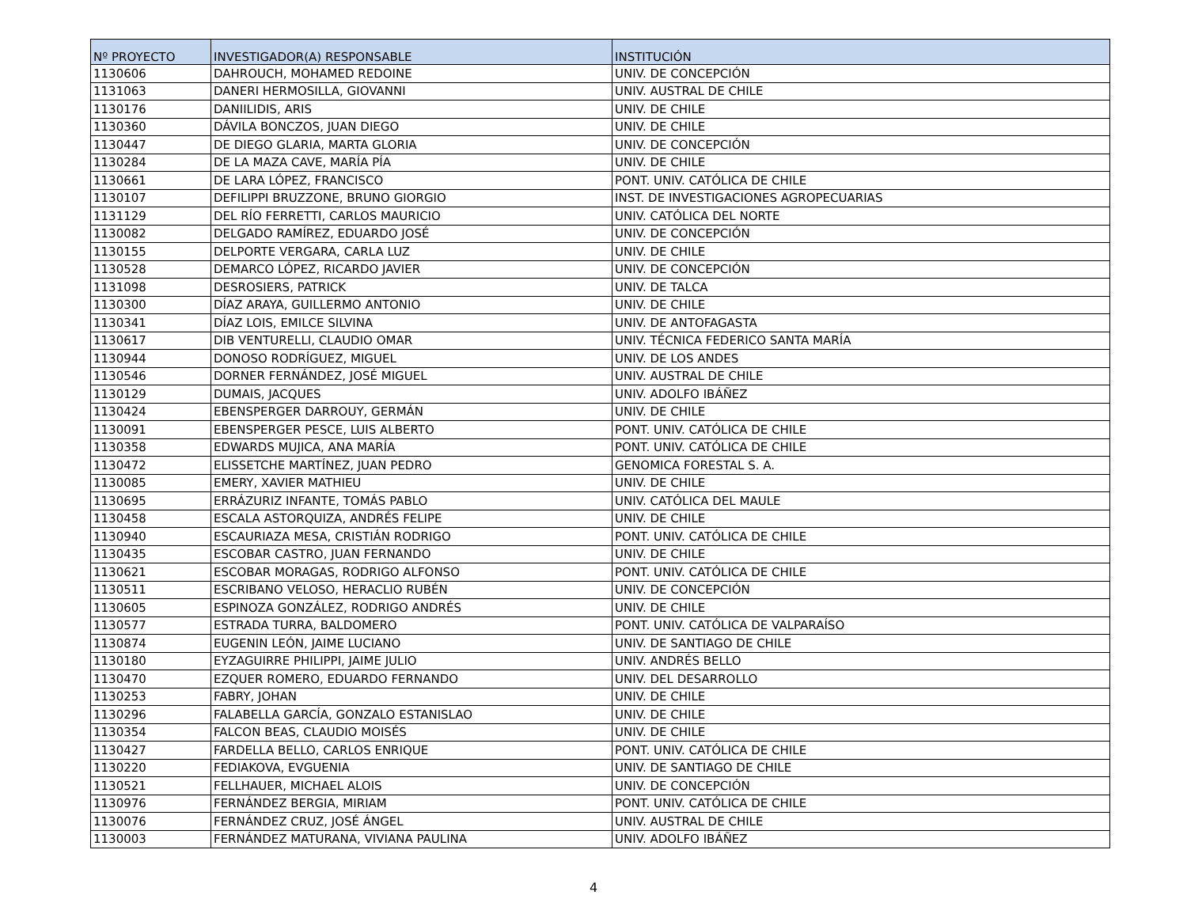| Nº PROYECTO | INVESTIGADOR(A) RESPONSABLE | INSTITUCIÓN |
| --- | --- | --- |
| 1130606 | DAHROUCH, MOHAMED REDOINE | UNIV. DE CONCEPCIÓN |
| 1131063 | DANERI HERMOSILLA, GIOVANNI | UNIV. AUSTRAL DE CHILE |
| 1130176 | DANIILIDIS, ARIS | UNIV. DE CHILE |
| 1130360 | DÁVILA BONCZOS, JUAN DIEGO | UNIV. DE CHILE |
| 1130447 | DE DIEGO GLARIA, MARTA GLORIA | UNIV. DE CONCEPCIÓN |
| 1130284 | DE LA MAZA CAVE, MARÍA PÍA | UNIV. DE CHILE |
| 1130661 | DE LARA LÓPEZ, FRANCISCO | PONT. UNIV. CATÓLICA DE CHILE |
| 1130107 | DEFILIPPI BRUZZONE, BRUNO GIORGIO | INST. DE INVESTIGACIONES AGROPECUARIAS |
| 1131129 | DEL RÍO FERRETTI, CARLOS MAURICIO | UNIV. CATÓLICA DEL NORTE |
| 1130082 | DELGADO RAMÍREZ, EDUARDO JOSÉ | UNIV. DE CONCEPCIÓN |
| 1130155 | DELPORTE VERGARA, CARLA LUZ | UNIV. DE CHILE |
| 1130528 | DEMARCO LÓPEZ, RICARDO JAVIER | UNIV. DE CONCEPCIÓN |
| 1131098 | DESROSIERS, PATRICK | UNIV. DE TALCA |
| 1130300 | DÍAZ ARAYA, GUILLERMO ANTONIO | UNIV. DE CHILE |
| 1130341 | DÍAZ LOIS, EMILCE SILVINA | UNIV. DE ANTOFAGASTA |
| 1130617 | DIB VENTURELLI, CLAUDIO OMAR | UNIV. TÉCNICA FEDERICO SANTA MARÍA |
| 1130944 | DONOSO RODRÍGUEZ, MIGUEL | UNIV. DE LOS ANDES |
| 1130546 | DORNER FERNÁNDEZ, JOSÉ MIGUEL | UNIV. AUSTRAL DE CHILE |
| 1130129 | DUMAIS, JACQUES | UNIV. ADOLFO IBÁÑEZ |
| 1130424 | EBENSPERGER DARROUY, GERMÁN | UNIV. DE CHILE |
| 1130091 | EBENSPERGER PESCE, LUIS ALBERTO | PONT. UNIV. CATÓLICA DE CHILE |
| 1130358 | EDWARDS MUJICA, ANA MARÍA | PONT. UNIV. CATÓLICA DE CHILE |
| 1130472 | ELISSETCHE MARTÍNEZ, JUAN PEDRO | GENOMICA FORESTAL S. A. |
| 1130085 | EMERY, XAVIER MATHIEU | UNIV. DE CHILE |
| 1130695 | ERRÁZURIZ INFANTE, TOMÁS PABLO | UNIV. CATÓLICA DEL MAULE |
| 1130458 | ESCALA ASTORQUIZA, ANDRÉS FELIPE | UNIV. DE CHILE |
| 1130940 | ESCAURIAZA MESA, CRISTIÁN RODRIGO | PONT. UNIV. CATÓLICA DE CHILE |
| 1130435 | ESCOBAR CASTRO, JUAN FERNANDO | UNIV. DE CHILE |
| 1130621 | ESCOBAR MORAGAS, RODRIGO ALFONSO | PONT. UNIV. CATÓLICA DE CHILE |
| 1130511 | ESCRIBANO VELOSO, HERACLIO RUBÉN | UNIV. DE CONCEPCIÓN |
| 1130605 | ESPINOZA GONZÁLEZ, RODRIGO ANDRÉS | UNIV. DE CHILE |
| 1130577 | ESTRADA TURRA, BALDOMERO | PONT. UNIV. CATÓLICA DE VALPARAÍSO |
| 1130874 | EUGENIN LEÓN, JAIME LUCIANO | UNIV. DE SANTIAGO DE CHILE |
| 1130180 | EYZAGUIRRE PHILIPPI, JAIME JULIO | UNIV. ANDRÉS BELLO |
| 1130470 | EZQUER ROMERO, EDUARDO FERNANDO | UNIV. DEL DESARROLLO |
| 1130253 | FABRY, JOHAN | UNIV. DE CHILE |
| 1130296 | FALABELLA GARCÍA, GONZALO ESTANISLAO | UNIV. DE CHILE |
| 1130354 | FALCON BEAS, CLAUDIO MOISÉS | UNIV. DE CHILE |
| 1130427 | FARDELLA BELLO, CARLOS ENRIQUE | PONT. UNIV. CATÓLICA DE CHILE |
| 1130220 | FEDIAKOVA, EVGUENIA | UNIV. DE SANTIAGO DE CHILE |
| 1130521 | FELLHAUER, MICHAEL ALOIS | UNIV. DE CONCEPCIÓN |
| 1130976 | FERNÁNDEZ BERGIA, MIRIAM | PONT. UNIV. CATÓLICA DE CHILE |
| 1130076 | FERNÁNDEZ CRUZ, JOSÉ ÁNGEL | UNIV. AUSTRAL DE CHILE |
| 1130003 | FERNÁNDEZ MATURANA, VIVIANA PAULINA | UNIV. ADOLFO IBÁÑEZ |
4